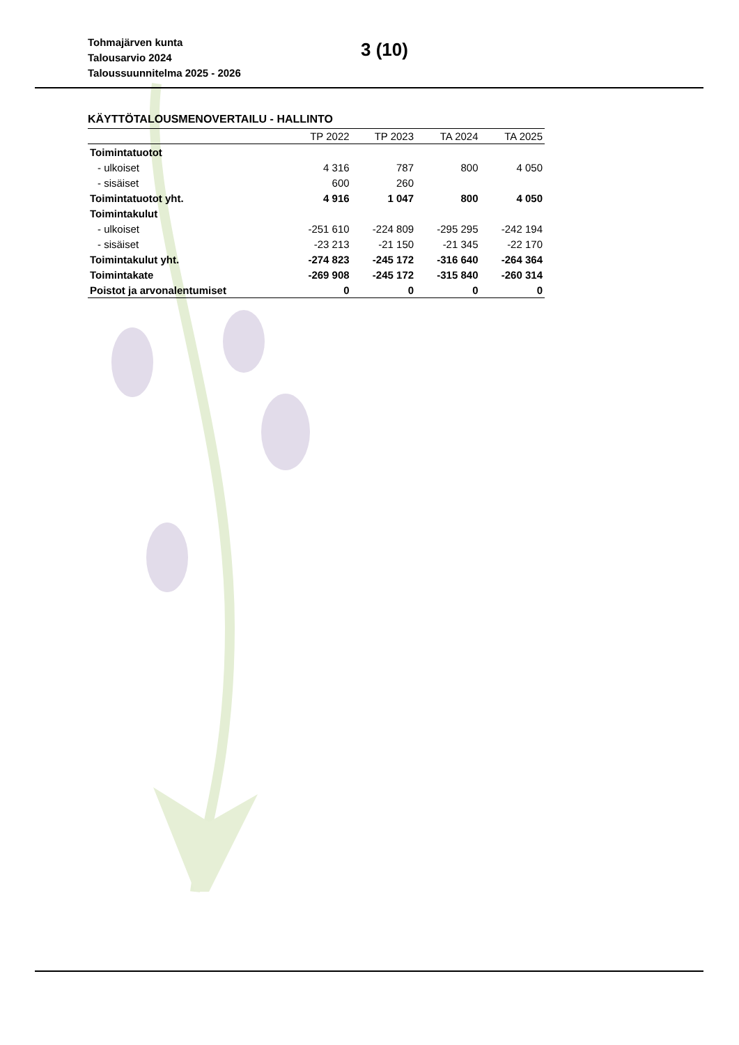Tohmajärven kunta
Talousarvio 2024
Taloussuunnitelma 2025 - 2026
3 (10)
KÄYTTÖTALOUSMENOVERTAILU - HALLINTO
| | TP 2022 | TP 2023 | TA 2024 | TA 2025 |
| --- | --- | --- | --- | --- |
| Toimintatuotot | | | | |
| - ulkoiset | 4 316 | 787 | 800 | 4 050 |
| - sisäiset | 600 | 260 | | |
| Toimintatuotot yht. | 4 916 | 1 047 | 800 | 4 050 |
| Toimintakulut | | | | |
| - ulkoiset | -251 610 | -224 809 | -295 295 | -242 194 |
| - sisäiset | -23 213 | -21 150 | -21 345 | -22 170 |
| Toimintakulut yht. | -274 823 | -245 172 | -316 640 | -264 364 |
| Toimintakate | -269 908 | -245 172 | -315 840 | -260 314 |
| Poistot ja arvonalentumiset | 0 | 0 | 0 | 0 |